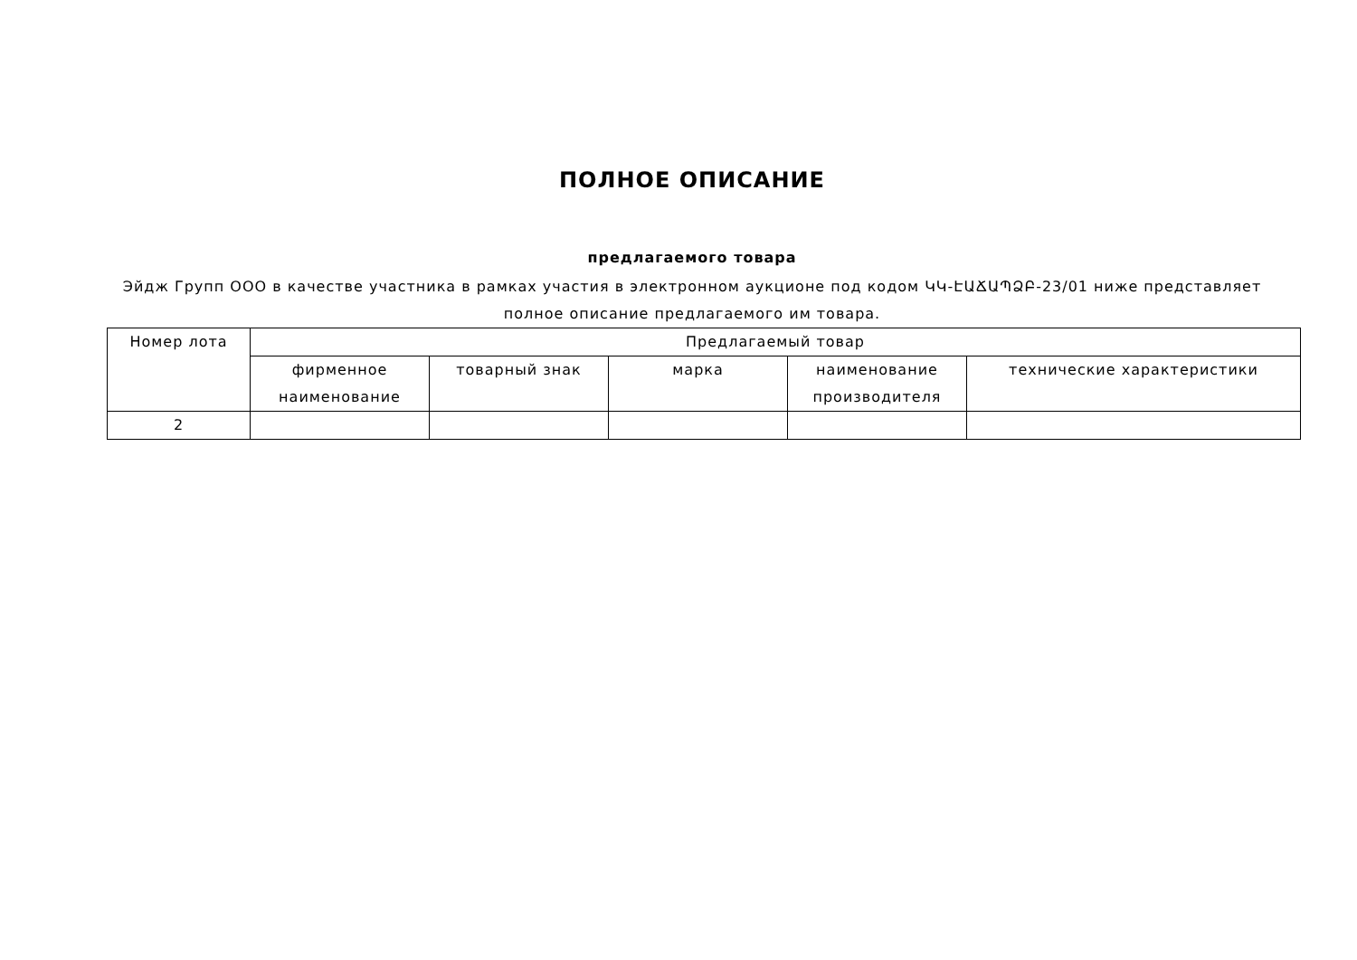ПОЛНОЕ ОПИСАНИЕ
предлагаемого товара
Эйдж Групп ООО в качестве участника в рамках участия в электронном аукционе под кодом ԿԿ-ԷԱՃԱՊՁԲ-23/01 ниже представляет полное описание предлагаемого им товара.
| Номер лота | Предлагаемый товар | | | | |
| --- | --- | --- | --- | --- | --- |
| | фирменное наименование | товарный знак | марка | наименование производителя | технические характеристики |
| 2 | | | | | |